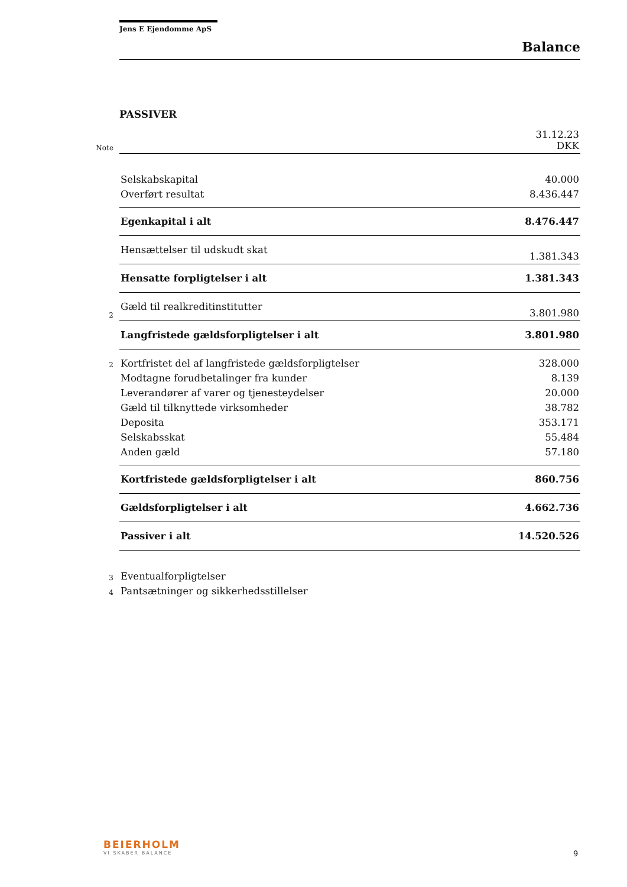Jens E Ejendomme ApS
Balance
PASSIVER
| Note | | 31.12.23 DKK |
| | Selskabskapital | 40.000 |
| | Overført resultat | 8.436.447 |
| | Egenkapital i alt | 8.476.447 |
| | Hensættelser til udskudt skat | 1.381.343 |
| | Hensatte forpligtelser i alt | 1.381.343 |
| 2 | Gæld til realkreditinstitutter | 3.801.980 |
| | Langfristede gældsforpligtelser i alt | 3.801.980 |
| 2 | Kortfristet del af langfristede gældsforpligtelser | 328.000 |
| | Modtagne forudbetalinger fra kunder | 8.139 |
| | Leverandører af varer og tjenesteydelser | 20.000 |
| | Gæld til tilknyttede virksomheder | 38.782 |
| | Deposita | 353.171 |
| | Selskabsskat | 55.484 |
| | Anden gæld | 57.180 |
| | Kortfristede gældsforpligtelser i alt | 860.756 |
| | Gældsforpligtelser i alt | 4.662.736 |
| | Passiver i alt | 14.520.526 |
| 3 | Eventualforpligtelser | |
| 4 | Pantsætninger og sikkerhedsstillelser | |
BEIERHOLM
VI SKABER BALANCE
9